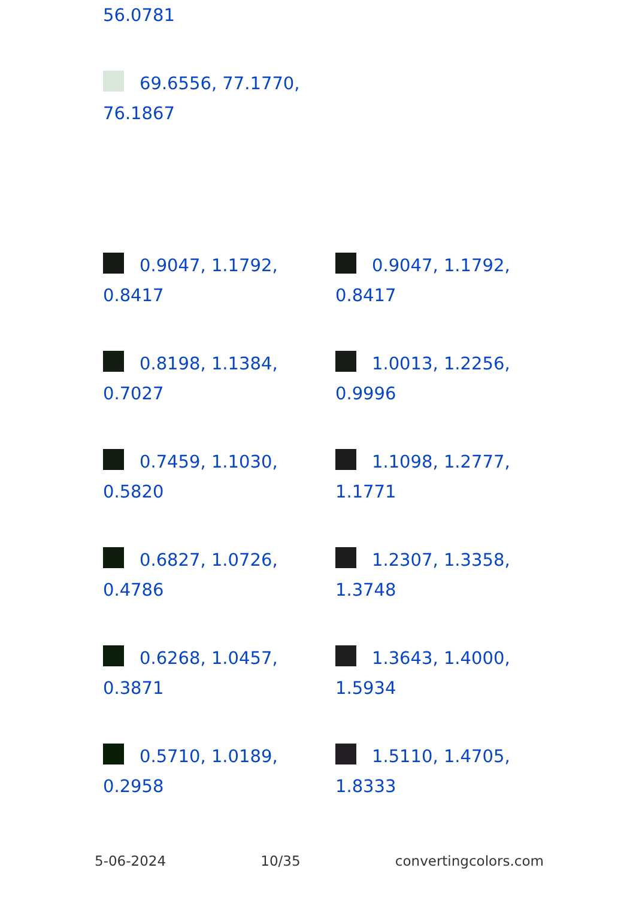56.0781
69.6556, 77.1770, 76.1867
0.9047, 1.1792, 0.8417 0.9047, 1.1792, 0.8417
0.8198, 1.1384, 0.7027 1.0013, 1.2256, 0.9996
0.7459, 1.1030, 0.5820 1.1098, 1.2777, 1.1771
0.6827, 1.0726, 0.4786 1.2307, 1.3358, 1.3748
0.6268, 1.0457, 0.3871 1.3643, 1.4000, 1.5934
0.5710, 1.0189, 0.2958 1.5110, 1.4705, 1.8333
5-06-2024 10/35 convertingcolors.com